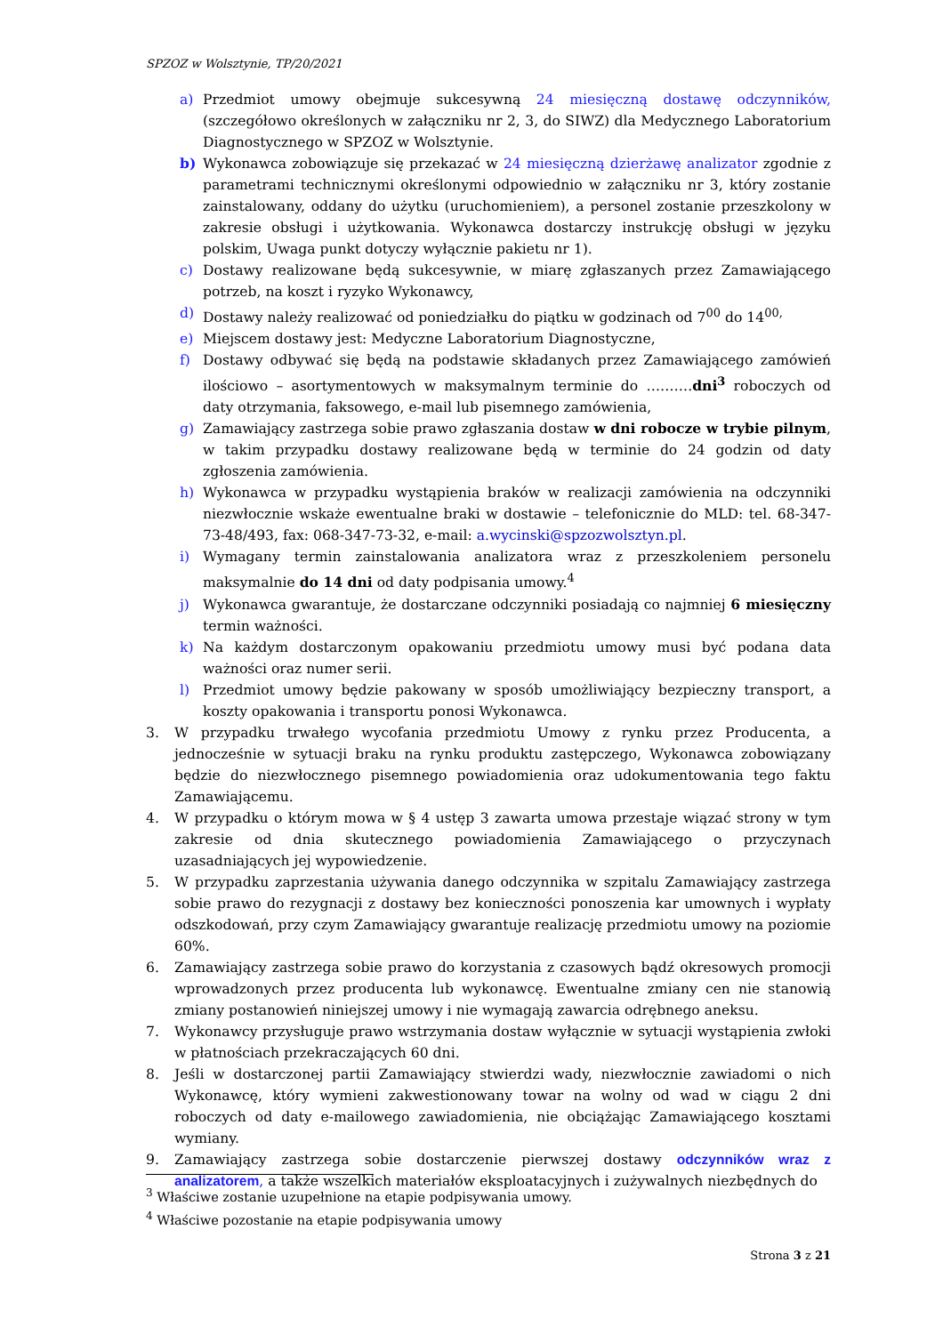SPZOZ w Wolsztynie, TP/20/2021
a) Przedmiot umowy obejmuje sukcesywną 24 miesięczną dostawę odczynników, (szczegółowo określonych w załączniku nr 2, 3, do SIWZ) dla Medycznego Laboratorium Diagnostycznego w SPZOZ w Wolsztynie.
b) Wykonawca zobowiązuje się przekazać w 24 miesięczną dzierżawę analizator zgodnie z parametrami technicznymi określonymi odpowiednio w załączniku nr 3, który zostanie zainstalowany, oddany do użytku (uruchomieniem), a personel zostanie przeszkolony w zakresie obsługi i użytkowania. Wykonawca dostarczy instrukcję obsługi w języku polskim, Uwaga punkt dotyczy wyłącznie pakietu nr 1).
c) Dostawy realizowane będą sukcesywnie, w miarę zgłaszanych przez Zamawiającego potrzeb, na koszt i ryzyko Wykonawcy,
d) Dostawy należy realizować od poniedziałku do piątku w godzinach od 7<sup>00</sup> do 14<sup>00,</sup>
e) Miejscem dostawy jest: Medyczne Laboratorium Diagnostyczne,
f) Dostawy odbywać się będą na podstawie składanych przez Zamawiającego zamówień ilościowo – asortymentowych w maksymalnym terminie do ……….dni<sup>3</sup> roboczych od daty otrzymania, faksowego, e-mail lub pisemnego zamówienia,
g) Zamawiający zastrzega sobie prawo zgłaszania dostaw w dni robocze w trybie pilnym, w takim przypadku dostawy realizowane będą w terminie do 24 godzin od daty zgłoszenia zamówienia.
h) Wykonawca w przypadku wystąpienia braków w realizacji zamówienia na odczynniki niezwłocznie wskaże ewentualne braki w dostawie – telefonicznie do MLD: tel. 68-347-73-48/493, fax: 068-347-73-32, e-mail: a.wycinski@spzozwolsztyn.pl.
i) Wymagany termin zainstalowania analizatora wraz z przeszkoleniem personelu maksymalnie do 14 dni od daty podpisania umowy.<sup>4</sup>
j) Wykonawca gwarantuje, że dostarczane odczynniki posiadają co najmniej 6 miesięczny termin ważności.
k) Na każdym dostarczonym opakowaniu przedmiotu umowy musi być podana data ważności oraz numer serii.
l) Przedmiot umowy będzie pakowany w sposób umożliwiający bezpieczny transport, a koszty opakowania i transportu ponosi Wykonawca.
3. W przypadku trwałego wycofania przedmiotu Umowy z rynku przez Producenta, a jednocześnie w sytuacji braku na rynku produktu zastępczego, Wykonawca zobowiązany będzie do niezwłocznego pisemnego powiadomienia oraz udokumentowania tego faktu Zamawiającemu.
4. W przypadku o którym mowa w § 4 ustęp 3 zawarta umowa przestaje wiązać strony w tym zakresie od dnia skutecznego powiadomienia Zamawiającego o przyczynach uzasadniających jej wypowiedzenie.
5. W przypadku zaprzestania używania danego odczynnika w szpitalu Zamawiający zastrzega sobie prawo do rezygnacji z dostawy bez konieczności ponoszenia kar umownych i wypłaty odszkodowań, przy czym Zamawiający gwarantuje realizację przedmiotu umowy na poziomie 60%.
6. Zamawiający zastrzega sobie prawo do korzystania z czasowych bądź okresowych promocji wprowadzonych przez producenta lub wykonawcę. Ewentualne zmiany cen nie stanowią zmiany postanowień niniejszej umowy i nie wymagają zawarcia odrębnego aneksu.
7. Wykonawcy przysługuje prawo wstrzymania dostaw wyłącznie w sytuacji wystąpienia zwłoki w płatnościach przekraczających 60 dni.
8. Jeśli w dostarczonej partii Zamawiający stwierdzi wady, niezwłocznie zawiadomi o nich Wykonawcę, który wymieni zakwestionowany towar na wolny od wad w ciągu 2 dni roboczych od daty e-mailowego zawiadomienia, nie obciążając Zamawiającego kosztami wymiany.
9. Zamawiający zastrzega sobie dostarczenie pierwszej dostawy odczynników wraz z analizatorem, a także wszelkich materiałów eksploatacyjnych i zużywalnych niezbędnych do
<sup>3</sup> Właściwe zostanie uzupełnione na etapie podpisywania umowy.
<sup>4</sup> Właściwe pozostanie na etapie podpisywania umowy
Strona 3 z 21